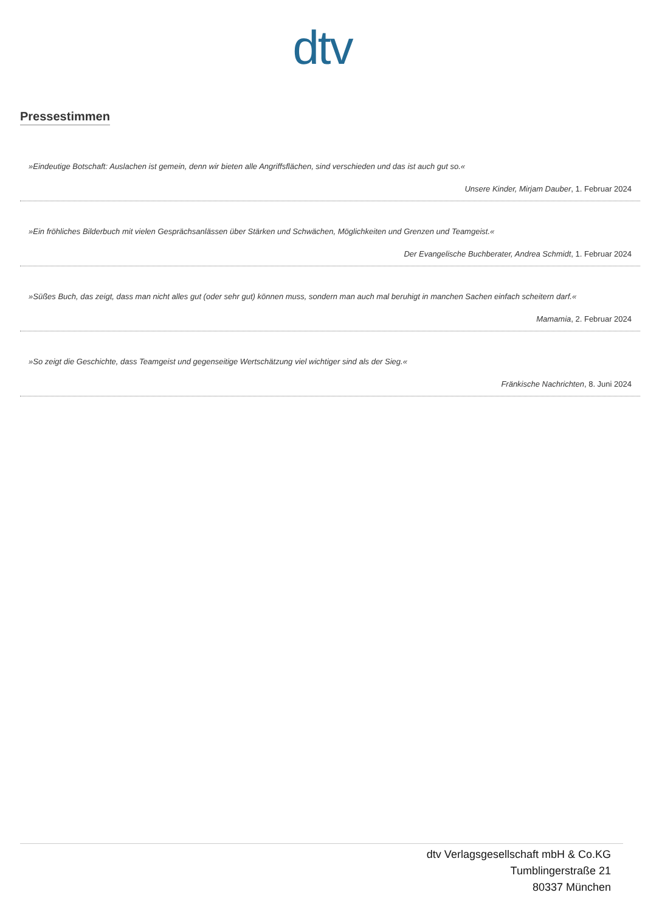dtv
Pressestimmen
»Eindeutige Botschaft: Auslachen ist gemein, denn wir bieten alle Angriffsflächen, sind verschieden und das ist auch gut so.«
Unsere Kinder, Mirjam Dauber, 1. Februar 2024
»Ein fröhliches Bilderbuch mit vielen Gesprächsanlässen über Stärken und Schwächen, Möglichkeiten und Grenzen und Teamgeist.«
Der Evangelische Buchberater, Andrea Schmidt, 1. Februar 2024
»Süßes Buch, das zeigt, dass man nicht alles gut (oder sehr gut) können muss, sondern man auch mal beruhigt in manchen Sachen einfach scheitern darf.«
Mamamia, 2. Februar 2024
»So zeigt die Geschichte, dass Teamgeist und gegenseitige Wertschätzung viel wichtiger sind als der Sieg.«
Fränkische Nachrichten, 8. Juni 2024
dtv Verlagsgesellschaft mbH & Co.KG
Tumblingerstraße 21
80337 München